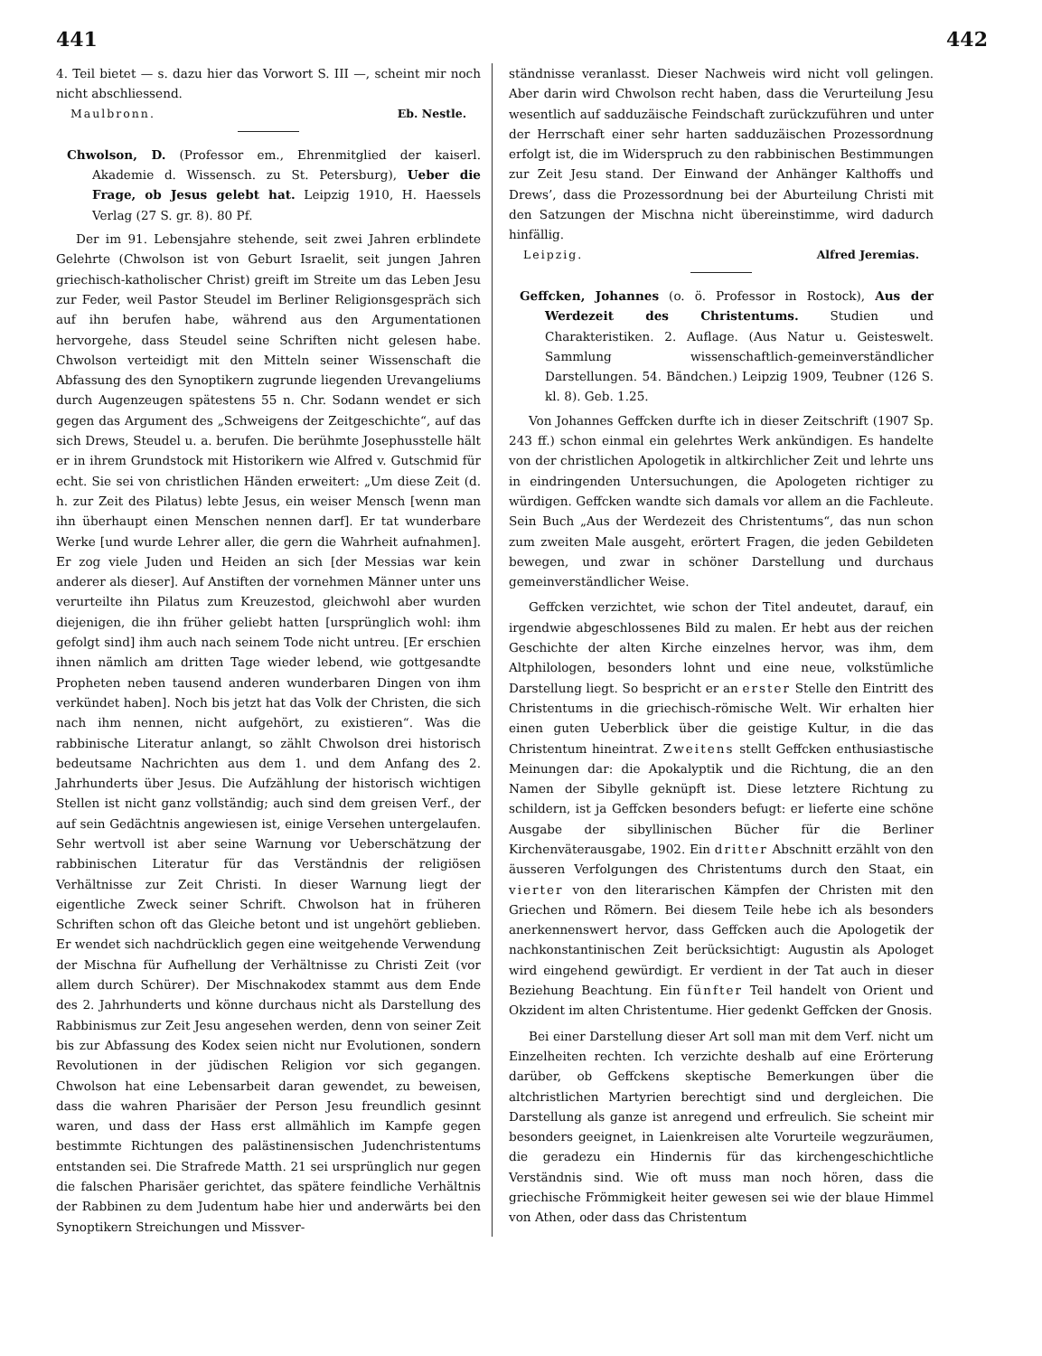441 442
4. Teil bietet — s. dazu hier das Vorwort S. III —, scheint mir noch nicht abschliessend.
Maulbronn. Eb. Nestle.
Chwolson, D. (Professor em., Ehrenmitglied der kaiserl. Akademie d. Wissensch. zu St. Petersburg), Ueber die Frage, ob Jesus gelebt hat. Leipzig 1910, H. Haessels Verlag (27 S. gr. 8). 80 Pf.
Der im 91. Lebensjahre stehende, seit zwei Jahren erblindete Gelehrte (Chwolson ist von Geburt Israelit, seit jungen Jahren griechisch-katholischer Christ) greift im Streite um das Leben Jesu zur Feder, weil Pastor Steudel im Berliner Religionsgespräch sich auf ihn berufen habe, während aus den Argumentationen hervorgehe, dass Steudel seine Schriften nicht gelesen habe. Chwolson verteidigt mit den Mitteln seiner Wissenschaft die Abfassung des den Synoptikern zugrunde liegenden Urevangeliums durch Augenzeugen spätestens 55 n. Chr. Sodann wendet er sich gegen das Argument des „Schweigens der Zeitgeschichte“, auf das sich Drews, Steudel u. a. berufen. Die berühmte Josephusstelle hält er in ihrem Grundstock mit Historikern wie Alfred v. Gutschmid für echt. Sie sei von christlichen Händen erweitert: „Um diese Zeit (d. h. zur Zeit des Pilatus) lebte Jesus, ein weiser Mensch [wenn man ihn überhaupt einen Menschen nennen darf]. Er tat wunderbare Werke [und wurde Lehrer aller, die gern die Wahrheit aufnahmen]. Er zog viele Juden und Heiden an sich [der Messias war kein anderer als dieser]. Auf Anstiften der vornehmen Männer unter uns verurteilte ihn Pilatus zum Kreuzestod, gleichwohl aber wurden diejenigen, die ihn früher geliebt hatten [ursprünglich wohl: ihm gefolgt sind] ihm auch nach seinem Tode nicht untreu. [Er erschien ihnen nämlich am dritten Tage wieder lebend, wie gottgesandte Propheten neben tausend anderen wunderbaren Dingen von ihm verkündet haben]. Noch bis jetzt hat das Volk der Christen, die sich nach ihm nennen, nicht aufgehört, zu existieren“. Was die rabbinische Literatur anlangt, so zählt Chwolson drei historisch bedeutsame Nachrichten aus dem 1. und dem Anfang des 2. Jahrhunderts über Jesus. Die Aufzählung der historisch wichtigen Stellen ist nicht ganz vollständig; auch sind dem greisen Verf., der auf sein Gedächtnis angewiesen ist, einige Versehen untergelaufen. Sehr wertvoll ist aber seine Warnung vor Ueberschätzung der rabbinischen Literatur für das Verständnis der religiösen Verhältnisse zur Zeit Christi. In dieser Warnung liegt der eigentliche Zweck seiner Schrift. Chwolson hat in früheren Schriften schon oft das Gleiche betont und ist ungehört geblieben. Er wendet sich nachdrücklich gegen eine weitgehende Verwendung der Mischna für Aufhellung der Verhältnisse zu Christi Zeit (vor allem durch Schürer). Der Mischnakodex stammt aus dem Ende des 2. Jahrhunderts und könne durchaus nicht als Darstellung des Rabbinismus zur Zeit Jesu angesehen werden, denn von seiner Zeit bis zur Abfassung des Kodex seien nicht nur Evolutionen, sondern Revolutionen in der jüdischen Religion vor sich gegangen. Chwolson hat eine Lebensarbeit daran gewendet, zu beweisen, dass die wahren Pharisäer der Person Jesu freundlich gesinnt waren, und dass der Hass erst allmählich im Kampfe gegen bestimmte Richtungen des palästinensischen Judenchristentums entstanden sei. Die Strafrede Matth. 21 sei ursprünglich nur gegen die falschen Pharisäer gerichtet, das spätere feindliche Verhältnis der Rabbinen zu dem Judentum habe hier und anderwärts bei den Synoptikern Streichungen und Missver-
ständnisse veranlasst. Dieser Nachweis wird nicht voll gelingen. Aber darin wird Chwolson recht haben, dass die Verurteilung Jesu wesentlich auf sadduzäische Feindschaft zurückzuführen und unter der Herrschaft einer sehr harten sadduzäischen Prozessordnung erfolgt ist, die im Widerspruch zu den rabbinischen Bestimmungen zur Zeit Jesu stand. Der Einwand der Anhänger Kalthoffs und Drews’, dass die Prozessordnung bei der Aburteilung Christi mit den Satzungen der Mischna nicht übereinstimme, wird dadurch hinfällig.
Leipzig. Alfred Jeremias.
Geffcken, Johannes (o. ö. Professor in Rostock), Aus der Werdezeit des Christentums. Studien und Charakteristiken. 2. Auflage. (Aus Natur u. Geisteswelt. Sammlung wissenschaftlich-gemeinverständlicher Darstellungen. 54. Bändchen.) Leipzig 1909, Teubner (126 S. kl. 8). Geb. 1.25.
Von Johannes Geffcken durfte ich in dieser Zeitschrift (1907 Sp. 243 ff.) schon einmal ein gelehrtes Werk ankündigen. Es handelte von der christlichen Apologetik in altkirchlicher Zeit und lehrte uns in eindringenden Untersuchungen, die Apologeten richtiger zu würdigen. Geffcken wandte sich damals vor allem an die Fachleute. Sein Buch „Aus der Werdezeit des Christentums“, das nun schon zum zweiten Male ausgeht, erörtert Fragen, die jeden Gebildeten bewegen, und zwar in schöner Darstellung und durchaus gemeinverständlicher Weise.
Geffcken verzichtet, wie schon der Titel andeutet, darauf, ein irgendwie abgeschlossenes Bild zu malen. Er hebt aus der reichen Geschichte der alten Kirche einzelnes hervor, was ihm, dem Altphilologen, besonders lohnt und eine neue, volkstümliche Darstellung liegt. So bespricht er an erster Stelle den Eintritt des Christentums in die griechisch-römische Welt. Wir erhalten hier einen guten Ueberblick über die geistige Kultur, in die das Christentum hineintrat. Zweitens stellt Geffcken enthusiastische Meinungen dar: die Apokalyptik und die Richtung, die an den Namen der Sibylle geknüpft ist. Diese letztere Richtung zu schildern, ist ja Geffcken besonders befugt: er lieferte eine schöne Ausgabe der sibyllinischen Bücher für die Berliner Kirchenväterausgabe, 1902. Ein dritter Abschnitt erzählt von den äusseren Verfolgungen des Christentums durch den Staat, ein vierter von den literarischen Kämpfen der Christen mit den Griechen und Römern. Bei diesem Teile hebe ich als besonders anerkennenswert hervor, dass Geffcken auch die Apologetik der nachkonstantinischen Zeit berücksichtigt: Augustin als Apologet wird eingehend gewürdigt. Er verdient in der Tat auch in dieser Beziehung Beachtung. Ein fünfter Teil handelt von Orient und Okzident im alten Christentume. Hier gedenkt Geffcken der Gnosis.
Bei einer Darstellung dieser Art soll man mit dem Verf. nicht um Einzelheiten rechten. Ich verzichte deshalb auf eine Erörterung darüber, ob Geffckens skeptische Bemerkungen über die altchristlichen Martyrien berechtigt sind und dergleichen. Die Darstellung als ganze ist anregend und erfreulich. Sie scheint mir besonders geeignet, in Laienkreisen alte Vorurteile wegzuräumen, die geradezu ein Hindernis für das kirchengeschichtliche Verständnis sind. Wie oft muss man noch hören, dass die griechische Frömmigkeit heiter gewesen sei wie der blaue Himmel von Athen, oder dass das Christentum